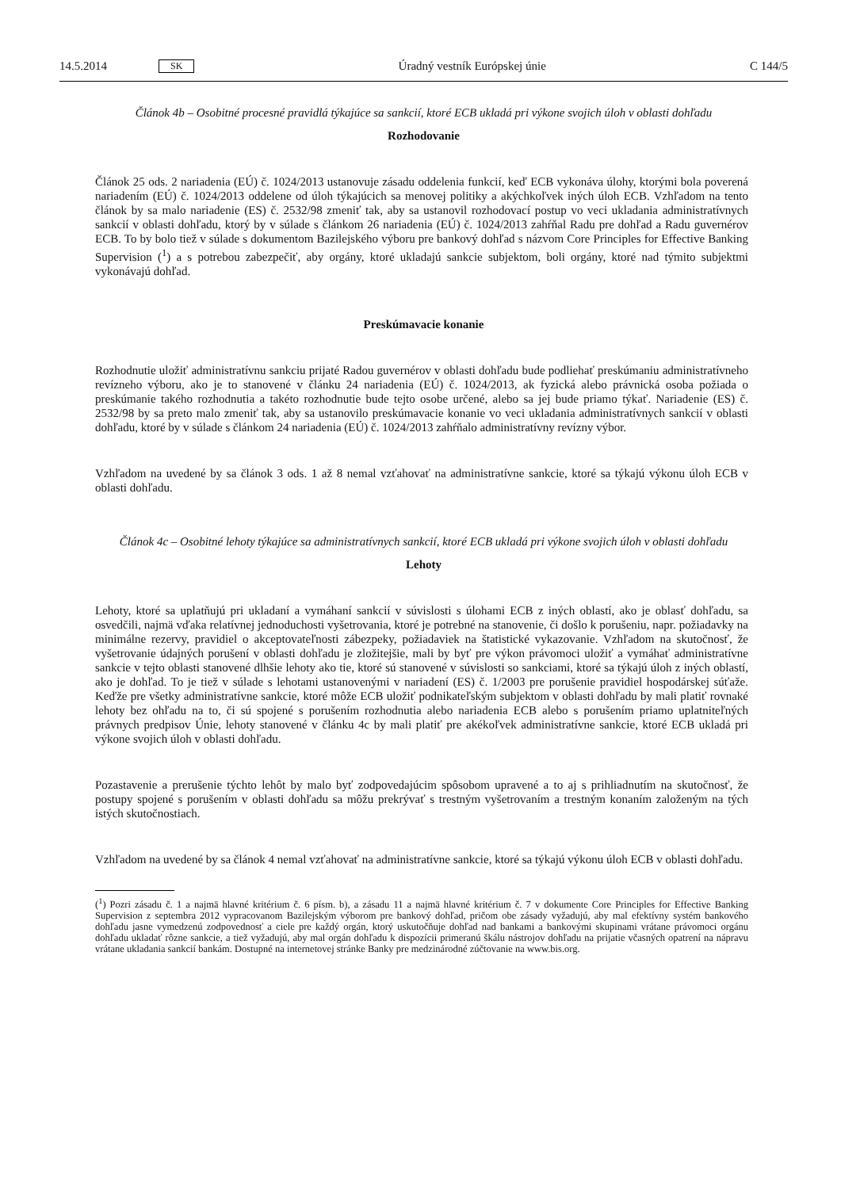14.5.2014 SK Úradný vestník Európskej únie C 144/5
Článok 4b – Osobitné procesné pravidlá týkajúce sa sankcií, ktoré ECB ukladá pri výkone svojich úloh v oblasti dohľadu
Rozhodovanie
Článok 25 ods. 2 nariadenia (EÚ) č. 1024/2013 ustanovuje zásadu oddelenia funkcií, keď ECB vykonáva úlohy, ktorými bola poverená nariadením (EÚ) č. 1024/2013 oddelene od úloh týkajúcich sa menovej politiky a akýchkoľvek iných úloh ECB. Vzhľadom na tento článok by sa malo nariadenie (ES) č. 2532/98 zmeniť tak, aby sa ustanovil rozhodovací postup vo veci ukladania administratívnych sankcií v oblasti dohľadu, ktorý by v súlade s článkom 26 nariadenia (EÚ) č. 1024/2013 zahŕňal Radu pre dohľad a Radu guvernérov ECB. To by bolo tiež v súlade s dokumentom Bazilejského výboru pre bankový dohľad s názvom Core Principles for Effective Banking Supervision (<sup>1</sup>) a s potrebou zabezpečiť, aby orgány, ktoré ukladajú sankcie subjektom, boli orgány, ktoré nad týmito subjektmi vykonávajú dohľad.
Preskúmavacie konanie
Rozhodnutie uložiť administratívnu sankciu prijaté Radou guvernérov v oblasti dohľadu bude podliehať preskúmaniu administratívneho revízneho výboru, ako je to stanovené v článku 24 nariadenia (EÚ) č. 1024/2013, ak fyzická alebo právnická osoba požiada o preskúmanie takého rozhodnutia a takéto rozhodnutie bude tejto osobe určené, alebo sa jej bude priamo týkať. Nariadenie (ES) č. 2532/98 by sa preto malo zmeniť tak, aby sa ustanovilo preskúmavacie konanie vo veci ukladania administratívnych sankcií v oblasti dohľadu, ktoré by v súlade s článkom 24 nariadenia (EÚ) č. 1024/2013 zahŕňalo administratívny revízny výbor.
Vzhľadom na uvedené by sa článok 3 ods. 1 až 8 nemal vzťahovať na administratívne sankcie, ktoré sa týkajú výkonu úloh ECB v oblasti dohľadu.
Článok 4c – Osobitné lehoty týkajúce sa administratívnych sankcií, ktoré ECB ukladá pri výkone svojich úloh v oblasti dohľadu
Lehoty
Lehoty, ktoré sa uplatňujú pri ukladaní a vymáhaní sankcií v súvislosti s úlohami ECB z iných oblastí, ako je oblasť dohľadu, sa osvedčili, najmä vďaka relatívnej jednoduchosti vyšetrovania, ktoré je potrebné na stanovenie, či došlo k porušeniu, napr. požiadavky na minimálne rezervy, pravidiel o akceptovateľnosti zábezpeky, požiadaviek na štatistické vykazovanie. Vzhľadom na skutočnosť, že vyšetrovanie údajných porušení v oblasti dohľadu je zložitejšie, mali by byť pre výkon právomoci uložiť a vymáhať administratívne sankcie v tejto oblasti stanovené dlhšie lehoty ako tie, ktoré sú stanovené v súvislosti so sankciami, ktoré sa týkajú úloh z iných oblastí, ako je dohľad. To je tiež v súlade s lehotami ustanovenými v nariadení (ES) č. 1/2003 pre porušenie pravidiel hospodárskej súťaže. Keďže pre všetky administratívne sankcie, ktoré môže ECB uložiť podnikateľským subjektom v oblasti dohľadu by mali platiť rovnaké lehoty bez ohľadu na to, či sú spojené s porušením rozhodnutia alebo nariadenia ECB alebo s porušením priamo uplatniteľných právnych predpisov Únie, lehoty stanovené v článku 4c by mali platiť pre akékoľvek administratívne sankcie, ktoré ECB ukladá pri výkone svojich úloh v oblasti dohľadu.
Pozastavenie a prerušenie týchto lehôt by malo byť zodpovedajúcim spôsobom upravené a to aj s prihliadnutím na skutočnosť, že postupy spojené s porušením v oblasti dohľadu sa môžu prekrývať s trestným vyšetrovaním a trestným konaním založeným na tých istých skutočnostiach.
Vzhľadom na uvedené by sa článok 4 nemal vzťahovať na administratívne sankcie, ktoré sa týkajú výkonu úloh ECB v oblasti dohľadu.
(<sup>1</sup>) Pozri zásadu č. 1 a najmä hlavné kritérium č. 6 písm. b), a zásadu 11 a najmä hlavné kritérium č. 7 v dokumente Core Principles for Effective Banking Supervision z septembra 2012 vypracovanom Bazilejským výborom pre bankový dohľad, pričom obe zásady vyžadujú, aby mal efektívny systém bankového dohľadu jasne vymedzenú zodpovednosť a ciele pre každý orgán, ktorý uskutočňuje dohľad nad bankami a bankovými skupinami vrátane právomoci orgánu dohľadu ukladať rôzne sankcie, a tiež vyžadujú, aby mal orgán dohľadu k dispozícii primeranú škálu nástrojov dohľadu na prijatie včasných opatrení na nápravu vrátane ukladania sankcií bankám. Dostupné na internetovej stránke Banky pre medzinárodné zúčtovanie na www.bis.org.